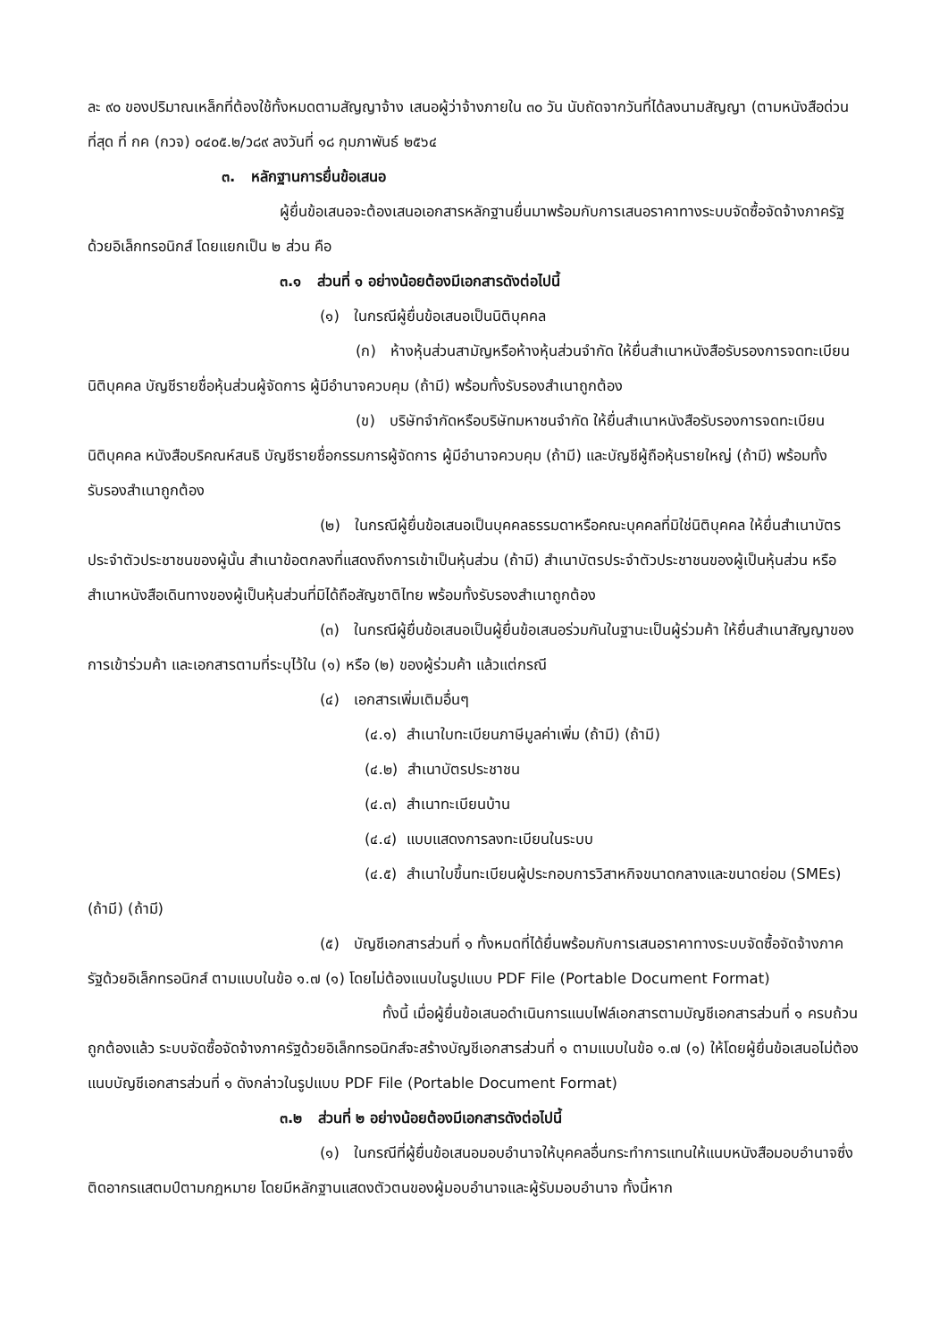ละ ๙๐ ของปริมาณเหล็กที่ต้องใช้ทั้งหมดตามสัญญาจ้าง เสนอผู้ว่าจ้างภายใน ๓๐ วัน นับถัดจากวันที่ได้ลงนามสัญญา (ตามหนังสือด่วนที่สุด ที่ กค (กวจ) ๐๔๐๕.๒/ว๘๙ ลงวันที่ ๑๘ กุมภาพันธ์ ๒๕๖๔
๓. หลักฐานการยื่นข้อเสนอ
ผู้ยื่นข้อเสนอจะต้องเสนอเอกสารหลักฐานยื่นมาพร้อมกับการเสนอราคาทางระบบจัดซื้อจัดจ้างภาครัฐด้วยอิเล็กทรอนิกส์ โดยแยกเป็น ๒ ส่วน คือ
๓.๑ ส่วนที่ ๑ อย่างน้อยต้องมีเอกสารดังต่อไปนี้
(๑) ในกรณีผู้ยื่นข้อเสนอเป็นนิติบุคคล
(ก) ห้างหุ้นส่วนสามัญหรือห้างหุ้นส่วนจำกัด ให้ยื่นสำเนาหนังสือรับรองการจดทะเบียนนิติบุคคล บัญชีรายชื่อหุ้นส่วนผู้จัดการ ผู้มีอำนาจควบคุม (ถ้ามี) พร้อมทั้งรับรองสำเนาถูกต้อง
(ข) บริษัทจำกัดหรือบริษัทมหาชนจำกัด ให้ยื่นสำเนาหนังสือรับรองการจดทะเบียนนิติบุคคล หนังสือบริคณห์สนธิ บัญชีรายชื่อกรรมการผู้จัดการ ผู้มีอำนาจควบคุม (ถ้ามี) และบัญชีผู้ถือหุ้นรายใหญ่ (ถ้ามี) พร้อมทั้งรับรองสำเนาถูกต้อง
(๒) ในกรณีผู้ยื่นข้อเสนอเป็นบุคคลธรรมดาหรือคณะบุคคลที่มิใช่นิติบุคคล ให้ยื่นสำเนาบัตรประจำตัวประชาชนของผู้นั้น สำเนาข้อตกลงที่แสดงถึงการเข้าเป็นหุ้นส่วน (ถ้ามี) สำเนาบัตรประจำตัวประชาชนของผู้เป็นหุ้นส่วน หรือสำเนาหนังสือเดินทางของผู้เป็นหุ้นส่วนที่มิได้ถือสัญชาติไทย พร้อมทั้งรับรองสำเนาถูกต้อง
(๓) ในกรณีผู้ยื่นข้อเสนอเป็นผู้ยื่นข้อเสนอร่วมกันในฐานะเป็นผู้ร่วมค้า ให้ยื่นสำเนาสัญญาของการเข้าร่วมค้า และเอกสารตามที่ระบุไว้ใน (๑) หรือ (๒) ของผู้ร่วมค้า แล้วแต่กรณี
(๔) เอกสารเพิ่มเติมอื่นๆ
(๔.๑) สำเนาใบทะเบียนภาษีมูลค่าเพิ่ม (ถ้ามี) (ถ้ามี)
(๔.๒) สำเนาบัตรประชาชน
(๔.๓) สำเนาทะเบียนบ้าน
(๔.๔) แบบแสดงการลงทะเบียนในระบบ
(๔.๕) สำเนาใบขึ้นทะเบียนผู้ประกอบการวิสาหกิจขนาดกลางและขนาดย่อม (SMEs) (ถ้ามี) (ถ้ามี)
(๕) บัญชีเอกสารส่วนที่ ๑ ทั้งหมดที่ได้ยื่นพร้อมกับการเสนอราคาทางระบบจัดซื้อจัดจ้างภาครัฐด้วยอิเล็กทรอนิกส์ ตามแบบในข้อ ๑.๗ (๑) โดยไม่ต้องแนบในรูปแบบ PDF File (Portable Document Format)
ทั้งนี้ เมื่อผู้ยื่นข้อเสนอดำเนินการแนบไฟล์เอกสารตามบัญชีเอกสารส่วนที่ ๑ ครบถ้วน ถูกต้องแล้ว ระบบจัดซื้อจัดจ้างภาครัฐด้วยอิเล็กทรอนิกส์จะสร้างบัญชีเอกสารส่วนที่ ๑ ตามแบบในข้อ ๑.๗ (๑) ให้โดยผู้ยื่นข้อเสนอไม่ต้องแนบบัญชีเอกสารส่วนที่ ๑ ดังกล่าวในรูปแบบ PDF File (Portable Document Format)
๓.๒ ส่วนที่ ๒ อย่างน้อยต้องมีเอกสารดังต่อไปนี้
(๑) ในกรณีที่ผู้ยื่นข้อเสนอมอบอำนาจให้บุคคลอื่นกระทำการแทนให้แนบหนังสือมอบอำนาจซึ่งติดอากรแสตมป์ตามกฎหมาย โดยมีหลักฐานแสดงตัวตนของผู้มอบอำนาจและผู้รับมอบอำนาจ ทั้งนี้หาก